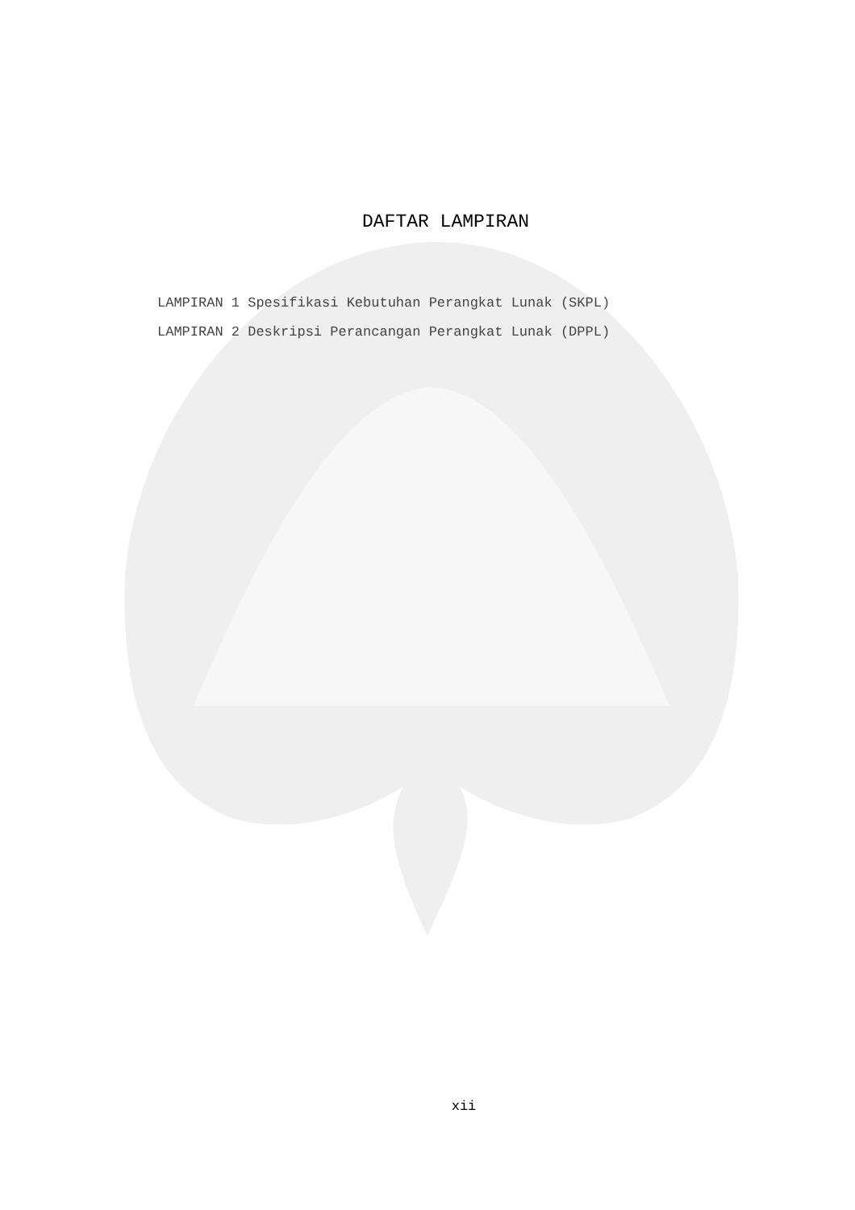DAFTAR LAMPIRAN
LAMPIRAN 1 Spesifikasi Kebutuhan Perangkat Lunak (SKPL)
LAMPIRAN 2 Deskripsi Perancangan Perangkat Lunak (DPPL)
xii